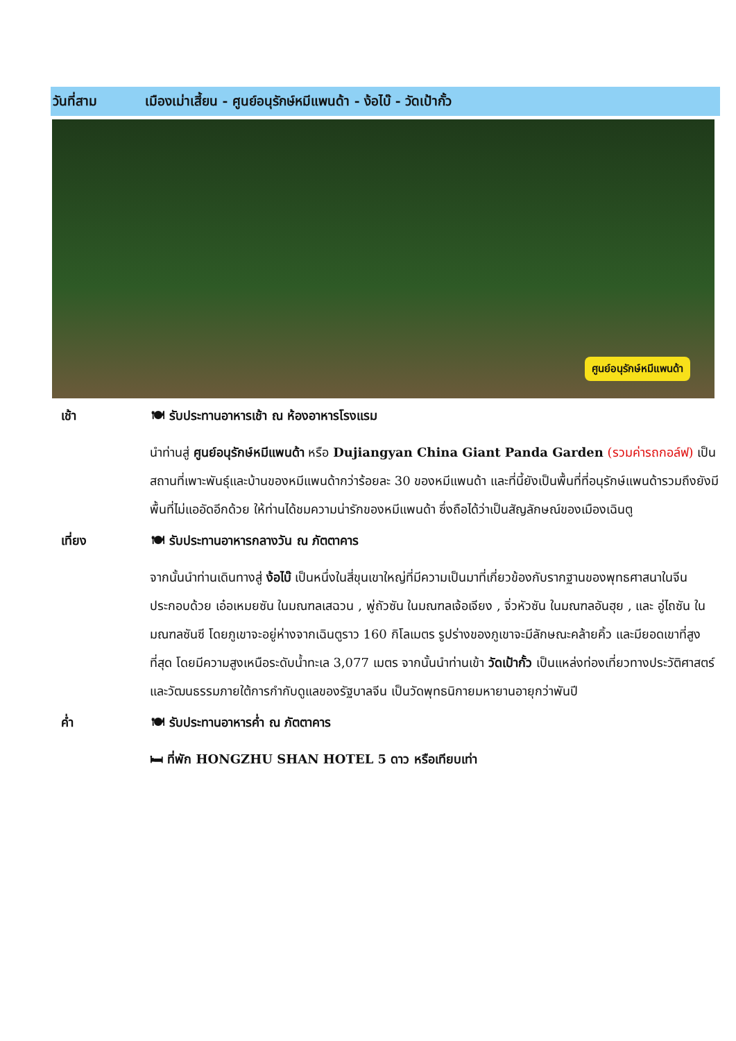วันที่สาม เมืองเม่าเสี้ยน - ศูนย์อนุรักษ์หมีแพนด้า - ง้อไบ๊ - วัดเป้ากั้ว
ศูนย์อนุรักษ์หมีแพนด้า
เช้า 🍽 รับประทานอาหารเช้า ณ ห้องอาหารโรงแรม
นำท่านสู่ ศูนย์อนุรักษ์หมีแพนด้า หรือ Dujiangyan China Giant Panda Garden (รวมค่ารถกอล์ฟ) เป็นสถานที่เพาะพันธุ์และบ้านของหมีแพนด้ากว่าร้อยละ 30 ของหมีแพนด้า และที่นี้ยังเป็นพื้นที่ที่อนุรักษ์แพนด้ารวมถึงยังมีพื้นที่ไม่แออัดอีกด้วย ให้ท่านได้ชมความน่ารักของหมีแพนด้า ซึ่งถือได้ว่าเป็นสัญลักษณ์ของเมืองเฉินตู
เที่ยง 🍽 รับประทานอาหารกลางวัน ณ ภัตตาคาร
จากนั้นนำท่านเดินทางสู่ ง้อไบ๊ เป็นหนึ่งในสี่ขุนเขาใหญ่ที่มีความเป็นมาที่เกี่ยวข้องกับรากฐานของพุทธศาสนาในจีน ประกอบด้วย เอ๋อเหมยซัน ในมณฑลเสฉวน , พู่ถัวซัน ในมณฑลเจ้อเจียง , จิ่วหัวซัน ในมณฑลอันฮุย , และ อู่ไถซัน ในมณฑลซันซี โดยภูเขาจะอยู่ห่างจากเฉินตูราว 160 กิโลเมตร รูปร่างของภูเขาจะมีลักษณะคล้ายคิ้ว และมียอดเขาที่สูงที่สุด โดยมีความสูงเหนือระดับน้ำทะเล 3,077 เมตร จากนั้นนำท่านเข้า วัดเป้ากั้ว เป็นแหล่งท่องเที่ยวทางประวัติศาสตร์และวัฒนธรรมภายใต้การกำกับดูแลของรัฐบาลจีน เป็นวัดพุทธนิกายมหายานอายุกว่าพันปี
ค่ำ 🍽 รับประทานอาหารค่ำ ณ ภัตตาคาร
🛏 ที่พัก HONGZHU SHAN HOTEL 5 ดาว หรือเทียบเท่า